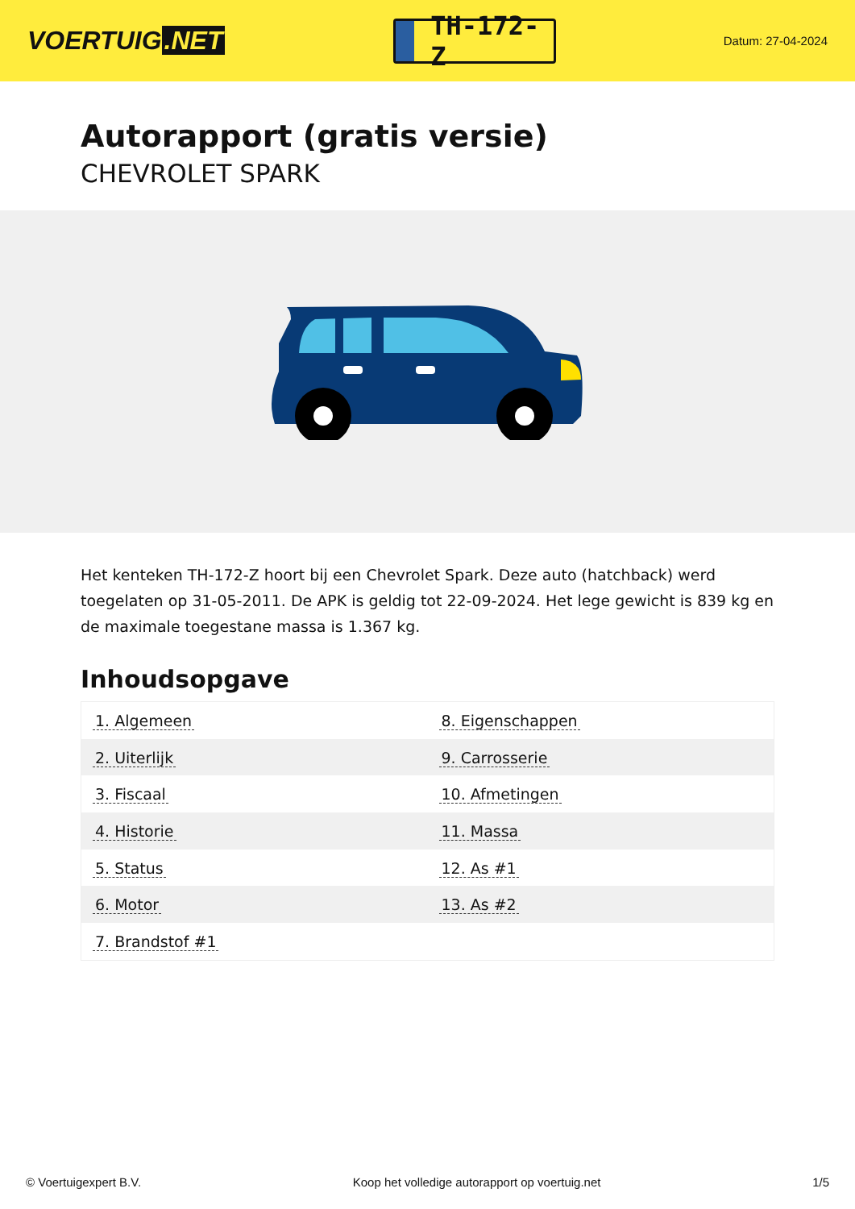VOERTUIG.NET
TH-172-Z
Datum: 27-04-2024
Autorapport (gratis versie)
CHEVROLET SPARK
Het kenteken TH-172-Z hoort bij een Chevrolet Spark. Deze auto (hatchback) werd toegelaten op 31-05-2011. De APK is geldig tot 22-09-2024. Het lege gewicht is 839 kg en de maximale toegestane massa is 1.367 kg.
Inhoudsopgave
| 1. Algemeen | 8. Eigenschappen |
| 2. Uiterlijk | 9. Carrosserie |
| 3. Fiscaal | 10. Afmetingen |
| 4. Historie | 11. Massa |
| 5. Status | 12. As #1 |
| 6. Motor | 13. As #2 |
| 7. Brandstof #1 | |
© Voertuigexpert B.V. Koop het volledige autorapport op voertuig.net 1/5